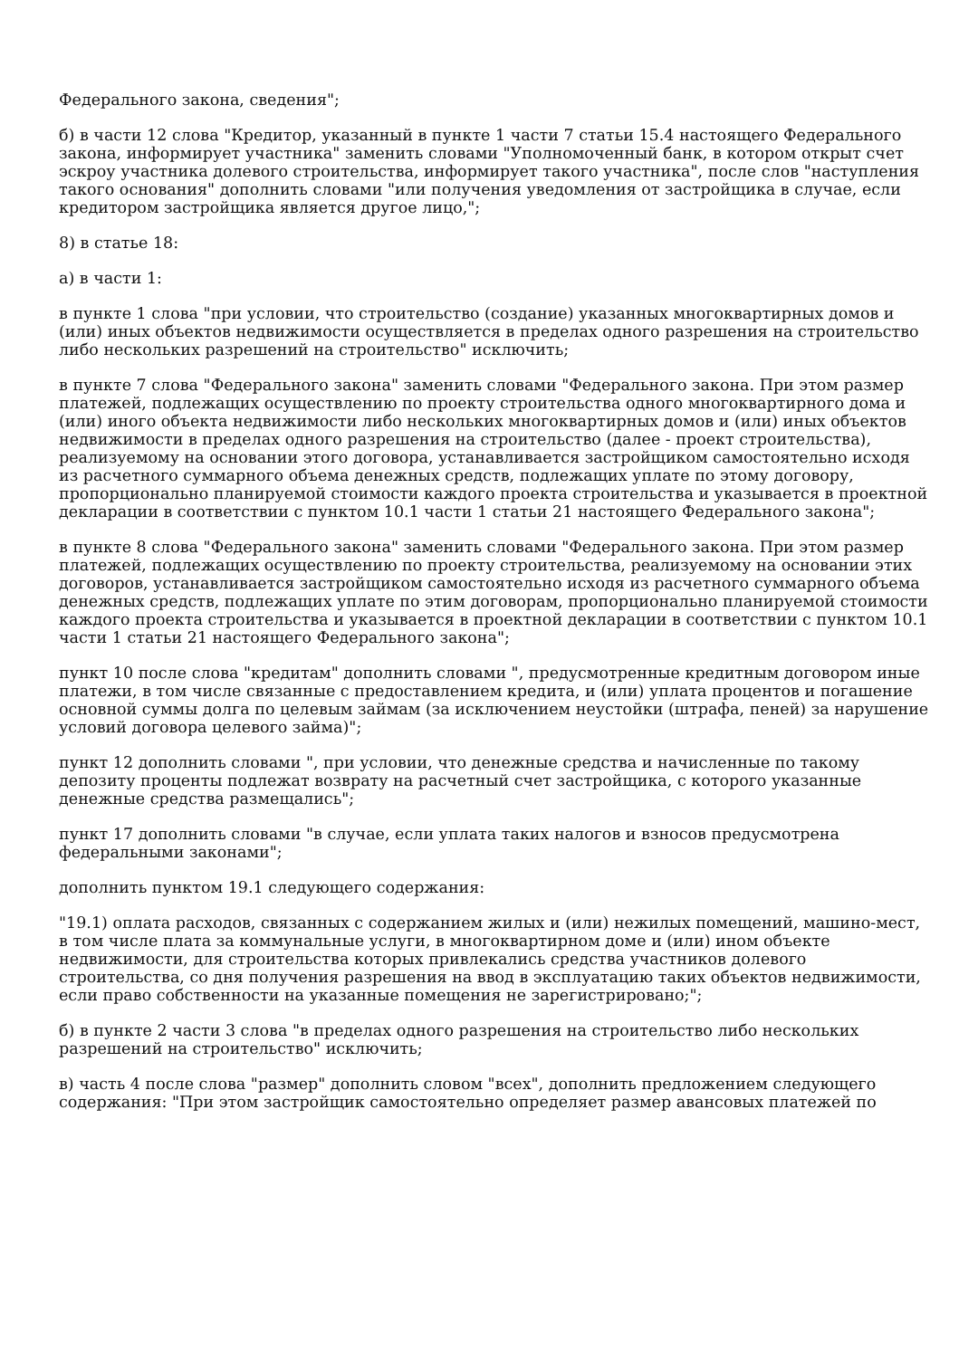Федерального закона, сведения";
б) в части 12 слова "Кредитор, указанный в пункте 1 части 7 статьи 15.4 настоящего Федерального закона, информирует участника" заменить словами "Уполномоченный банк, в котором открыт счет эскроу участника долевого строительства, информирует такого участника", после слов "наступления такого основания" дополнить словами "или получения уведомления от застройщика в случае, если кредитором застройщика является другое лицо,";
8) в статье 18:
а) в части 1:
в пункте 1 слова "при условии, что строительство (создание) указанных многоквартирных домов и (или) иных объектов недвижимости осуществляется в пределах одного разрешения на строительство либо нескольких разрешений на строительство" исключить;
в пункте 7 слова "Федерального закона" заменить словами "Федерального закона. При этом размер платежей, подлежащих осуществлению по проекту строительства одного многоквартирного дома и (или) иного объекта недвижимости либо нескольких многоквартирных домов и (или) иных объектов недвижимости в пределах одного разрешения на строительство (далее - проект строительства), реализуемому на основании этого договора, устанавливается застройщиком самостоятельно исходя из расчетного суммарного объема денежных средств, подлежащих уплате по этому договору, пропорционально планируемой стоимости каждого проекта строительства и указывается в проектной декларации в соответствии с пунктом 10.1 части 1 статьи 21 настоящего Федерального закона";
в пункте 8 слова "Федерального закона" заменить словами "Федерального закона. При этом размер платежей, подлежащих осуществлению по проекту строительства, реализуемому на основании этих договоров, устанавливается застройщиком самостоятельно исходя из расчетного суммарного объема денежных средств, подлежащих уплате по этим договорам, пропорционально планируемой стоимости каждого проекта строительства и указывается в проектной декларации в соответствии с пунктом 10.1 части 1 статьи 21 настоящего Федерального закона";
пункт 10 после слова "кредитам" дополнить словами ", предусмотренные кредитным договором иные платежи, в том числе связанные с предоставлением кредита, и (или) уплата процентов и погашение основной суммы долга по целевым займам (за исключением неустойки (штрафа, пеней) за нарушение условий договора целевого займа)";
пункт 12 дополнить словами ", при условии, что денежные средства и начисленные по такому депозиту проценты подлежат возврату на расчетный счет застройщика, с которого указанные денежные средства размещались";
пункт 17 дополнить словами "в случае, если уплата таких налогов и взносов предусмотрена федеральными законами";
дополнить пунктом 19.1 следующего содержания:
"19.1) оплата расходов, связанных с содержанием жилых и (или) нежилых помещений, машино-мест, в том числе плата за коммунальные услуги, в многоквартирном доме и (или) ином объекте недвижимости, для строительства которых привлекались средства участников долевого строительства, со дня получения разрешения на ввод в эксплуатацию таких объектов недвижимости, если право собственности на указанные помещения не зарегистрировано;";
б) в пункте 2 части 3 слова "в пределах одного разрешения на строительство либо нескольких разрешений на строительство" исключить;
в) часть 4 после слова "размер" дополнить словом "всех", дополнить предложением следующего содержания: "При этом застройщик самостоятельно определяет размер авансовых платежей по